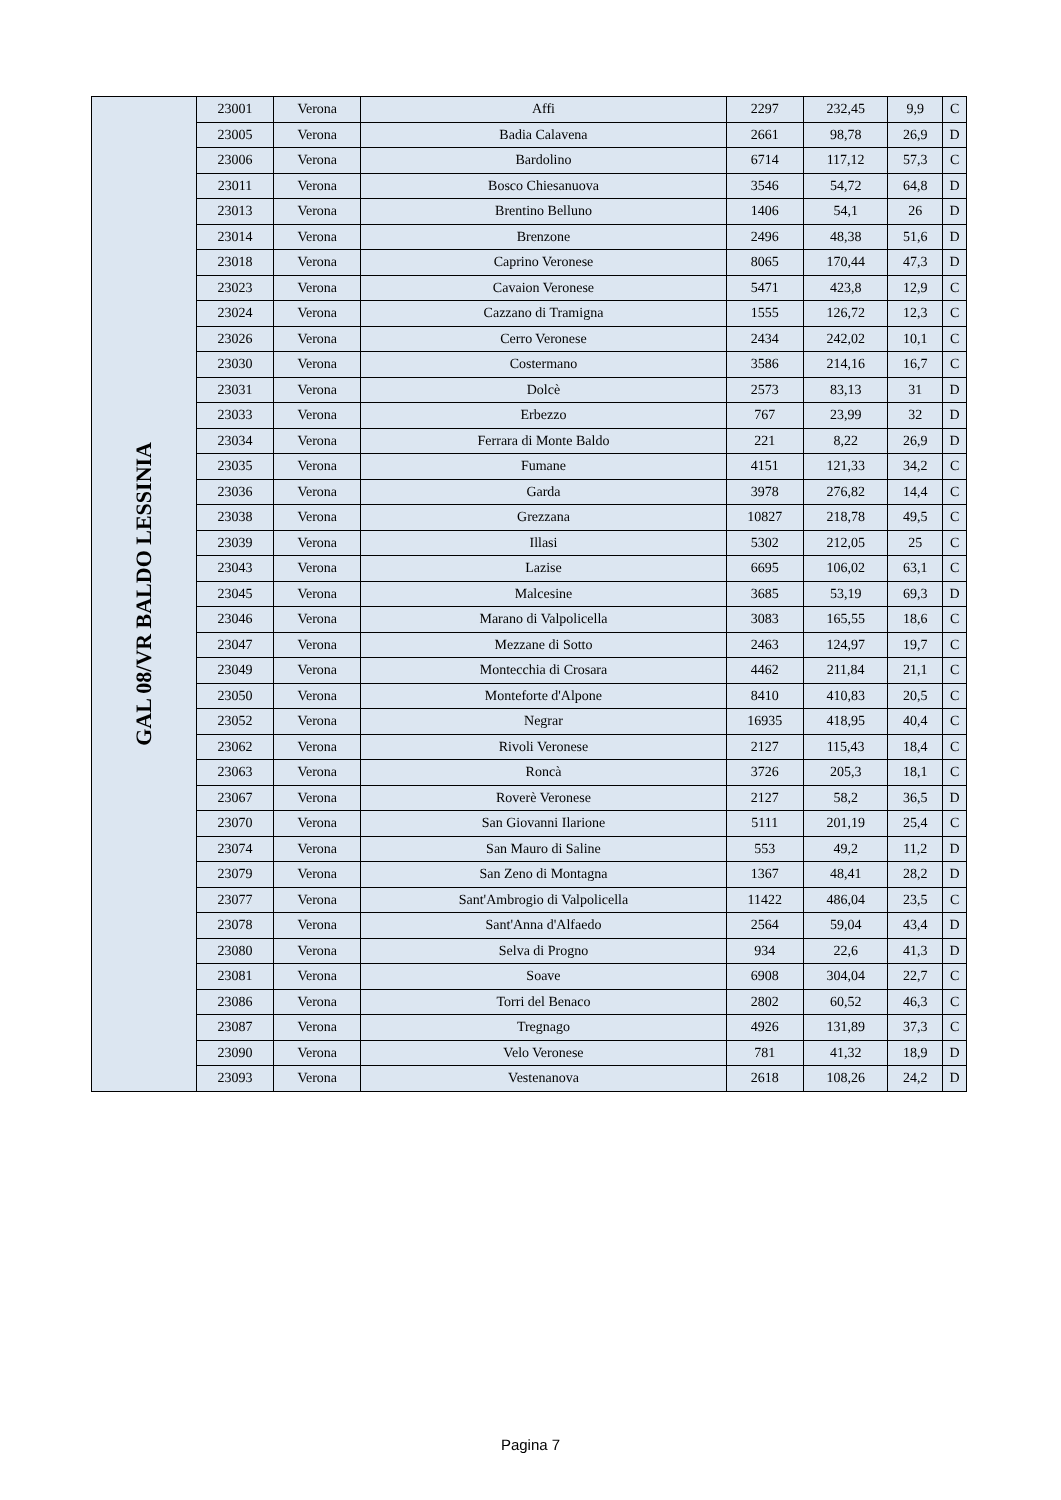| GAL 08/VR BALDO LESSINIA | 23001 | Verona | Affi | 2297 | 232,45 | 9,9 | C |
| | 23005 | Verona | Badia Calavena | 2661 | 98,78 | 26,9 | D |
| | 23006 | Verona | Bardolino | 6714 | 117,12 | 57,3 | C |
| | 23011 | Verona | Bosco Chiesanuova | 3546 | 54,72 | 64,8 | D |
| | 23013 | Verona | Brentino Belluno | 1406 | 54,1 | 26 | D |
| | 23014 | Verona | Brenzone | 2496 | 48,38 | 51,6 | D |
| | 23018 | Verona | Caprino Veronese | 8065 | 170,44 | 47,3 | D |
| | 23023 | Verona | Cavaion Veronese | 5471 | 423,8 | 12,9 | C |
| | 23024 | Verona | Cazzano di Tramigna | 1555 | 126,72 | 12,3 | C |
| | 23026 | Verona | Cerro Veronese | 2434 | 242,02 | 10,1 | C |
| | 23030 | Verona | Costermano | 3586 | 214,16 | 16,7 | C |
| | 23031 | Verona | Dolcè | 2573 | 83,13 | 31 | D |
| | 23033 | Verona | Erbezzo | 767 | 23,99 | 32 | D |
| | 23034 | Verona | Ferrara di Monte Baldo | 221 | 8,22 | 26,9 | D |
| | 23035 | Verona | Fumane | 4151 | 121,33 | 34,2 | C |
| | 23036 | Verona | Garda | 3978 | 276,82 | 14,4 | C |
| | 23038 | Verona | Grezzana | 10827 | 218,78 | 49,5 | C |
| | 23039 | Verona | Illasi | 5302 | 212,05 | 25 | C |
| | 23043 | Verona | Lazise | 6695 | 106,02 | 63,1 | C |
| | 23045 | Verona | Malcesine | 3685 | 53,19 | 69,3 | D |
| | 23046 | Verona | Marano di Valpolicella | 3083 | 165,55 | 18,6 | C |
| | 23047 | Verona | Mezzane di Sotto | 2463 | 124,97 | 19,7 | C |
| | 23049 | Verona | Montecchia di Crosara | 4462 | 211,84 | 21,1 | C |
| | 23050 | Verona | Monteforte d'Alpone | 8410 | 410,83 | 20,5 | C |
| | 23052 | Verona | Negrar | 16935 | 418,95 | 40,4 | C |
| | 23062 | Verona | Rivoli Veronese | 2127 | 115,43 | 18,4 | C |
| | 23063 | Verona | Roncà | 3726 | 205,3 | 18,1 | C |
| | 23067 | Verona | Roverè Veronese | 2127 | 58,2 | 36,5 | D |
| | 23070 | Verona | San Giovanni Ilarione | 5111 | 201,19 | 25,4 | C |
| | 23074 | Verona | San Mauro di Saline | 553 | 49,2 | 11,2 | D |
| | 23079 | Verona | San Zeno di Montagna | 1367 | 48,41 | 28,2 | D |
| | 23077 | Verona | Sant'Ambrogio di Valpolicella | 11422 | 486,04 | 23,5 | C |
| | 23078 | Verona | Sant'Anna d'Alfaedo | 2564 | 59,04 | 43,4 | D |
| | 23080 | Verona | Selva di Progno | 934 | 22,6 | 41,3 | D |
| | 23081 | Verona | Soave | 6908 | 304,04 | 22,7 | C |
| | 23086 | Verona | Torri del Benaco | 2802 | 60,52 | 46,3 | C |
| | 23087 | Verona | Tregnago | 4926 | 131,89 | 37,3 | C |
| | 23090 | Verona | Velo Veronese | 781 | 41,32 | 18,9 | D |
| | 23093 | Verona | Vestenanova | 2618 | 108,26 | 24,2 | D |
Pagina 7